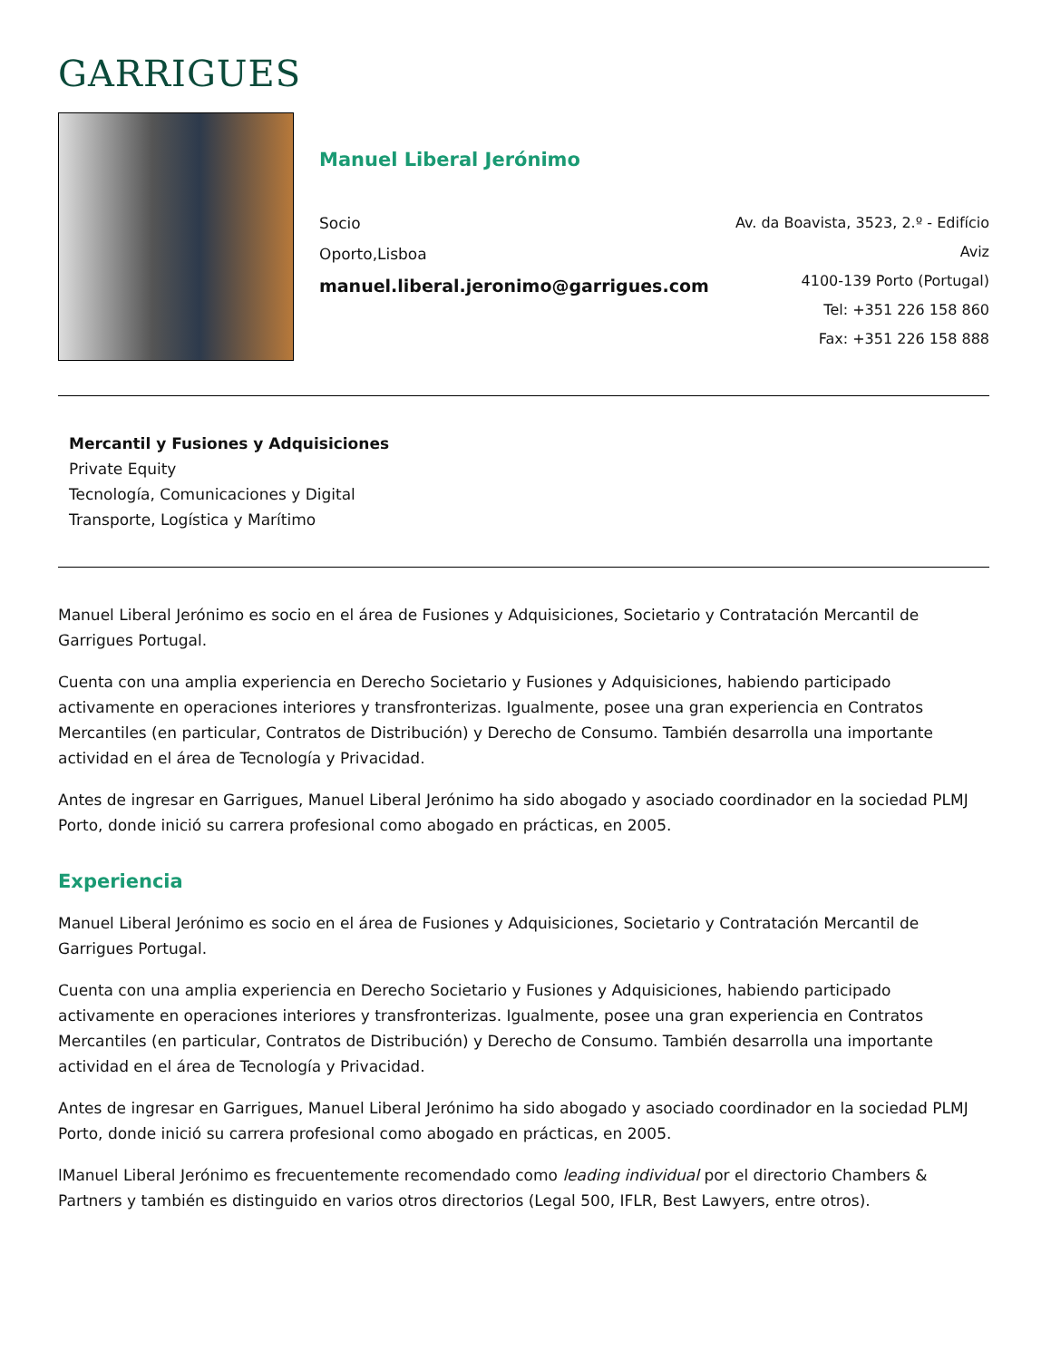GARRIGUES
Manuel Liberal Jerónimo
Socio
Oporto,Lisboa
manuel.liberal.jeronimo@garrigues.com
Av. da Boavista, 3523, 2.º - Edifício Aviz
4100-139 Porto (Portugal)
Tel: +351 226 158 860
Fax: +351 226 158 888
Mercantil y Fusiones y Adquisiciones
Private Equity
Tecnología, Comunicaciones y Digital
Transporte, Logística y Marítimo
Manuel Liberal Jerónimo es socio en el área de Fusiones y Adquisiciones, Societario y Contratación Mercantil de Garrigues Portugal.
Cuenta con una amplia experiencia en Derecho Societario y Fusiones y Adquisiciones, habiendo participado activamente en operaciones interiores y transfronterizas. Igualmente, posee una gran experiencia en Contratos Mercantiles (en particular, Contratos de Distribución) y Derecho de Consumo. También desarrolla una importante actividad en el área de Tecnología y Privacidad.
Antes de ingresar en Garrigues, Manuel Liberal Jerónimo ha sido abogado y asociado coordinador en la sociedad PLMJ Porto, donde inició su carrera profesional como abogado en prácticas, en 2005.
Experiencia
Manuel Liberal Jerónimo es socio en el área de Fusiones y Adquisiciones, Societario y Contratación Mercantil de Garrigues Portugal.
Cuenta con una amplia experiencia en Derecho Societario y Fusiones y Adquisiciones, habiendo participado activamente en operaciones interiores y transfronterizas. Igualmente, posee una gran experiencia en Contratos Mercantiles (en particular, Contratos de Distribución) y Derecho de Consumo. También desarrolla una importante actividad en el área de Tecnología y Privacidad.
Antes de ingresar en Garrigues, Manuel Liberal Jerónimo ha sido abogado y asociado coordinador en la sociedad PLMJ Porto, donde inició su carrera profesional como abogado en prácticas, en 2005.
lManuel Liberal Jerónimo es frecuentemente recomendado como leading individual por el directorio Chambers & Partners y también es distinguido en varios otros directorios (Legal 500, IFLR, Best Lawyers, entre otros).